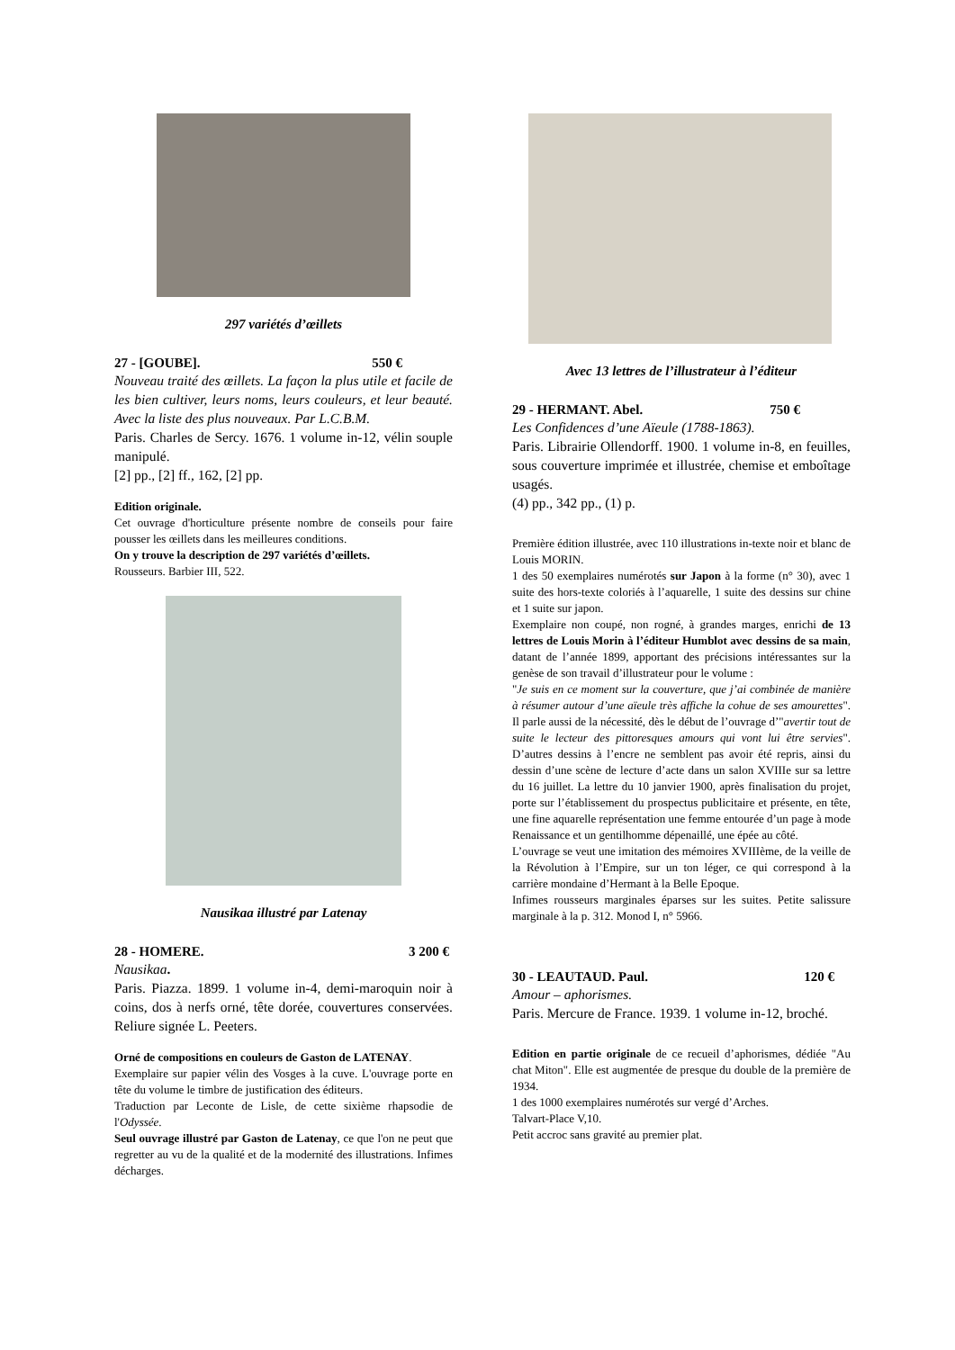297 variétés d’œillets
27 - [GOUBE]. 550 €
Nouveau traité des œillets. La façon la plus utile et facile de les bien cultiver, leurs noms, leurs couleurs, et leur beauté. Avec la liste des plus nouveaux. Par L.C.B.M.
Paris. Charles de Sercy. 1676. 1 volume in-12, vélin souple manipulé.
[2] pp., [2] ff., 162, [2] pp.
Edition originale.
Cet ouvrage d'horticulture présente nombre de conseils pour faire pousser les œillets dans les meilleures conditions.
On y trouve la description de 297 variétés d’œillets.
Rousseurs. Barbier III, 522.
Nausikaa illustré par Latenay
28 - HOMERE. 3 200 €
Nausikaa.
Paris. Piazza. 1899. 1 volume in-4, demi-maroquin noir à coins, dos à nerfs orné, tête dorée, couvertures conservées. Reliure signée L. Peeters.
Orné de compositions en couleurs de Gaston de LATENAY.
Exemplaire sur papier vélin des Vosges à la cuve. L'ouvrage porte en tête du volume le timbre de justification des éditeurs.
Traduction par Leconte de Lisle, de cette sixième rhapsodie de l'Odyssée.
Seul ouvrage illustré par Gaston de Latenay, ce que l'on ne peut que regretter au vu de la qualité et de la modernité des illustrations. Infimes décharges.
Avec 13 lettres de l’illustrateur à l’éditeur
29 - HERMANT. Abel. 750 €
Les Confidences d’une Aïeule (1788-1863).
Paris. Librairie Ollendorff. 1900. 1 volume in-8, en feuilles, sous couverture imprimée et illustrée, chemise et emboîtage usagés.
(4) pp., 342 pp., (1) p.
Première édition illustrée, avec 110 illustrations in-texte noir et blanc de Louis MORIN.
1 des 50 exemplaires numérotés sur Japon à la forme (n° 30), avec 1 suite des hors-texte coloriés à l’aquarelle, 1 suite des dessins sur chine et 1 suite sur japon.
Exemplaire non coupé, non rogné, à grandes marges, enrichi de 13 lettres de Louis Morin à l’éditeur Humblot avec dessins de sa main, datant de l’année 1899, apportant des précisions intéressantes sur la genèse de son travail d’illustrateur pour le volume :
"Je suis en ce moment sur la couverture, que j’ai combinée de manière à résumer autour d’une aïeule très affiche la cohue de ses amourettes". Il parle aussi de la nécessité, dès le début de l’ouvrage d’"avertir tout de suite le lecteur des pittoresques amours qui vont lui être servies". D’autres dessins à l’encre ne semblent pas avoir été repris, ainsi du dessin d’une scène de lecture d’acte dans un salon XVIIIe sur sa lettre du 16 juillet. La lettre du 10 janvier 1900, après finalisation du projet, porte sur l’établissement du prospectus publicitaire et présente, en tête, une fine aquarelle représentation une femme entourée d’un page à mode Renaissance et un gentilhomme dépenaillé, une épée au côté.
L’ouvrage se veut une imitation des mémoires XVIIIème, de la veille de la Révolution à l’Empire, sur un ton léger, ce qui correspond à la carrière mondaine d’Hermant à la Belle Epoque.
Infimes rousseurs marginales éparses sur les suites. Petite salissure marginale à la p. 312. Monod I, n° 5966.
30 - LEAUTAUD. Paul. 120 €
Amour – aphorismes.
Paris. Mercure de France. 1939. 1 volume in-12, broché.
Edition en partie originale de ce recueil d’aphorismes, dédiée "Au chat Miton". Elle est augmentée de presque du double de la première de 1934.
1 des 1000 exemplaires numérotés sur vergé d’Arches.
Talvart-Place V,10.
Petit accroc sans gravité au premier plat.